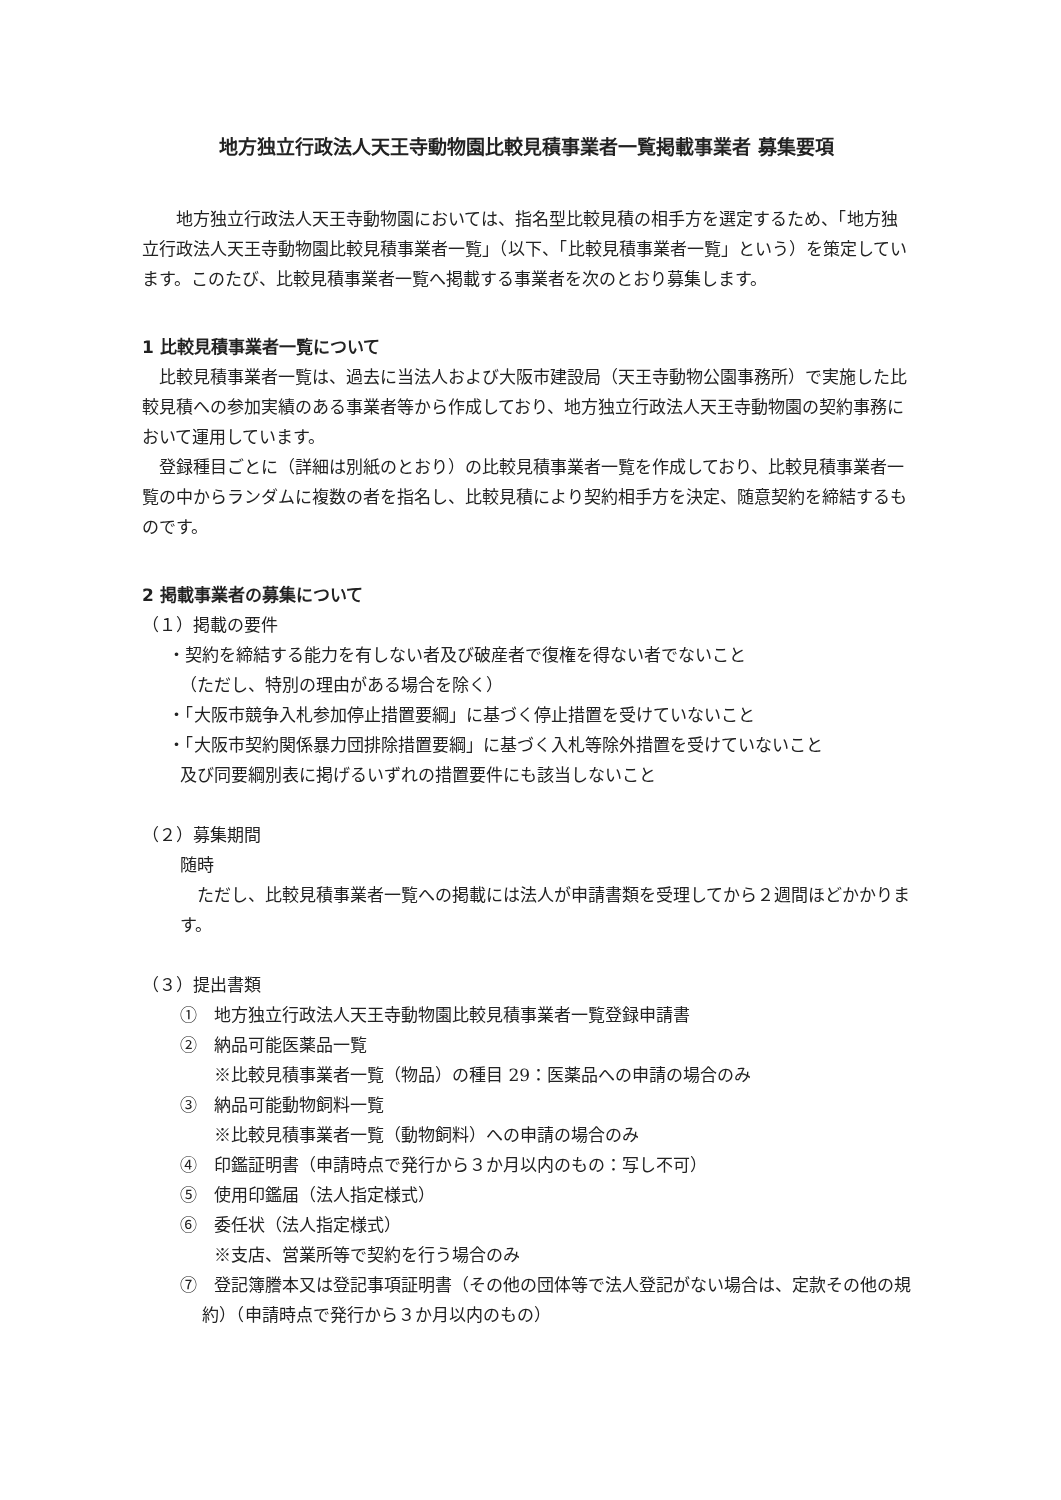地方独立行政法人天王寺動物園比較見積事業者一覧掲載事業者 募集要項
地方独立行政法人天王寺動物園においては、指名型比較見積の相手方を選定するため、「地方独立行政法人天王寺動物園比較見積事業者一覧」（以下、「比較見積事業者一覧」という）を策定しています。このたび、比較見積事業者一覧へ掲載する事業者を次のとおり募集します。
1 比較見積事業者一覧について
比較見積事業者一覧は、過去に当法人および大阪市建設局（天王寺動物公園事務所）で実施した比較見積への参加実績のある事業者等から作成しており、地方独立行政法人天王寺動物園の契約事務において運用しています。
登録種目ごとに（詳細は別紙のとおり）の比較見積事業者一覧を作成しており、比較見積事業者一覧の中からランダムに複数の者を指名し、比較見積により契約相手方を決定、随意契約を締結するものです。
2 掲載事業者の募集について
（１）掲載の要件
・契約を締結する能力を有しない者及び破産者で復権を得ない者でないこと
（ただし、特別の理由がある場合を除く）
・「大阪市競争入札参加停止措置要綱」に基づく停止措置を受けていないこと
・「大阪市契約関係暴力団排除措置要綱」に基づく入札等除外措置を受けていないこと
及び同要綱別表に掲げるいずれの措置要件にも該当しないこと
（２）募集期間
随時
ただし、比較見積事業者一覧への掲載には法人が申請書類を受理してから２週間ほどかかります。
（３）提出書類
①　地方独立行政法人天王寺動物園比較見積事業者一覧登録申請書
②　納品可能医薬品一覧
※比較見積事業者一覧（物品）の種目 29：医薬品への申請の場合のみ
③　納品可能動物飼料一覧
※比較見積事業者一覧（動物飼料）への申請の場合のみ
④　印鑑証明書（申請時点で発行から３か月以内のもの：写し不可）
⑤　使用印鑑届（法人指定様式）
⑥　委任状（法人指定様式）
※支店、営業所等で契約を行う場合のみ
⑦　登記簿謄本又は登記事項証明書（その他の団体等で法人登記がない場合は、定款その他の規約）（申請時点で発行から３か月以内のもの）